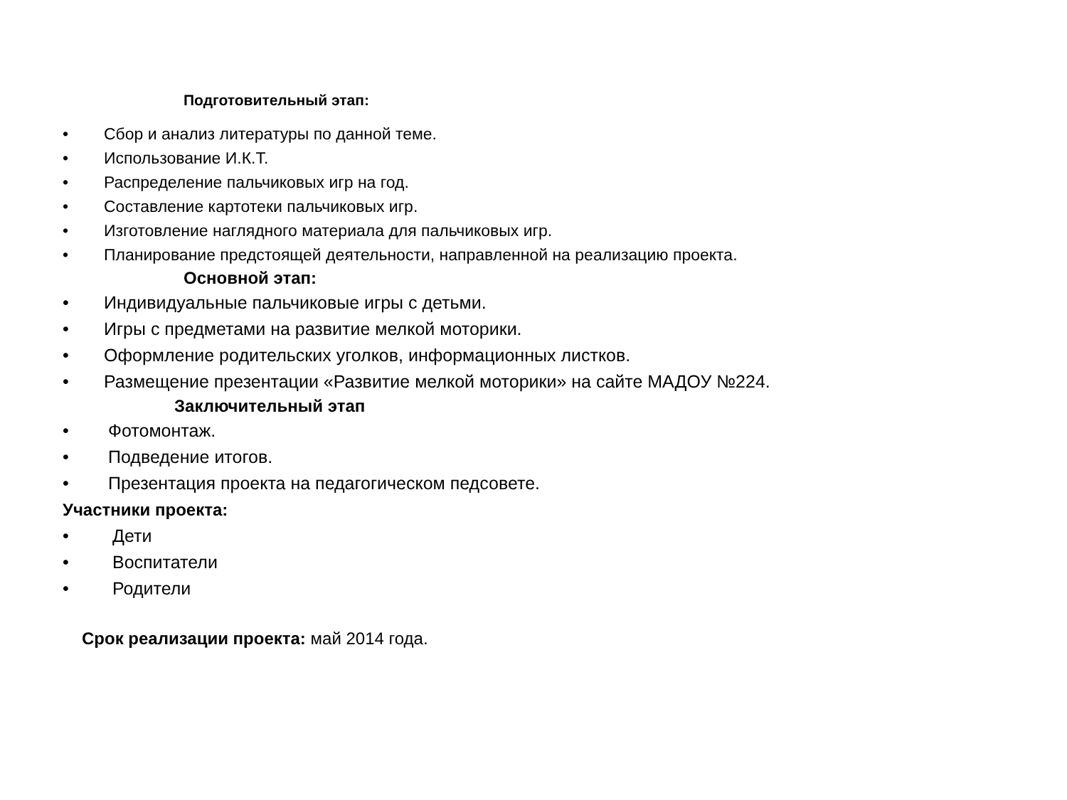Подготовительный этап:
• Сбор и анализ литературы по данной теме.
• Использование И.К.Т.
• Распределение пальчиковых игр на год.
• Составление картотеки пальчиковых игр.
• Изготовление наглядного материала для пальчиковых игр.
• Планирование предстоящей деятельности, направленной на реализацию проекта.
Основной этап:
• Индивидуальные пальчиковые игры с детьми.
• Игры с предметами на развитие мелкой моторики.
• Оформление родительских уголков, информационных листков.
• Размещение презентации «Развитие мелкой моторики» на сайте МАДОУ №224.
Заключительный этап
• Фотомонтаж.
• Подведение итогов.
• Презентация проекта на педагогическом педсовете.
Участники проекта:
• Дети
• Воспитатели
• Родители
Срок реализации проекта: май 2014 года.